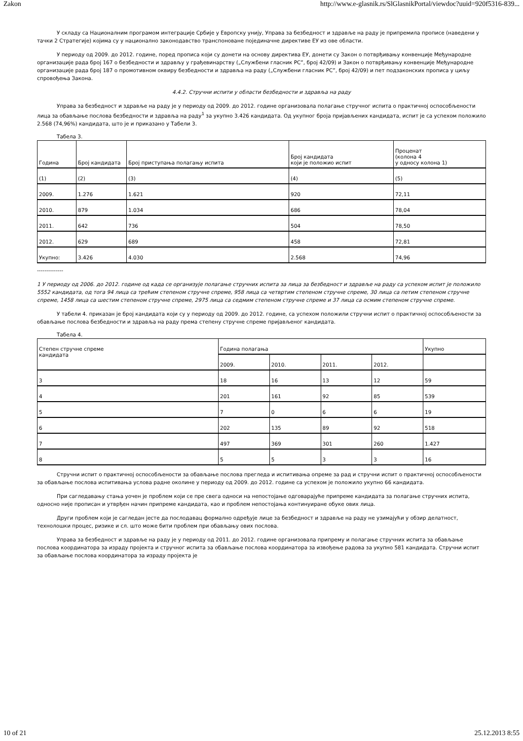Zakon http://www.e-glasnik.rs/SlGlasnikPortal/viewdoc?uuid=920f5316-839...
У складу са Националним програмом интеграције Србије у Европску унију, Управа за безбедност и здравље на раду је припремила прописе (наведени у тачки 2 Стратегије) којима су у национално законодавство транспоноване појединачне директиве ЕУ из ове области.
У периоду од 2009. до 2012. године, поред прописа који су донети на основу директива ЕУ, донети су Закон о потврђивању конвенције Међународне организације рада број 167 о безбедности и здрављу у грађевинарству („Службени гласник РС”, број 42/09) и Закон о потврђивању конвенције Међународне организације рада број 187 о промотивном оквиру безбедности и здравља на раду („Службени гласник РС”, број 42/09) и пет подзаконских прописа у циљу спровођења Закона.
4.4.2. Стручни испити у области безбедности и здравља на раду
Управа за безбедност и здравље на раду је у периоду од 2009. до 2012. године организовала полагање стручног испита о практичној оспособљености лица за обављање послова безбедности и здравља на раду<sup>1</sup> за укупно 3.426 кандидата. Од укупног броја пријављених кандидата, испит је са успехом положило 2.568 (74,96%) кандидата, што је и приказано у Табели 3.
Табела 3.
| Година | Број кандидата | Број приступања полагању испита | Број кандидата који је положио испит | Проценат (колона 4 у односу колона 1) |
| (1) | (2) | (3) | (4) | (5) |
| 2009. | 1.276 | 1.621 | 920 | 72,11 |
| 2010. | 879 | 1.034 | 686 | 78,04 |
| 2011. | 642 | 736 | 504 | 78,50 |
| 2012. | 629 | 689 | 458 | 72,81 |
| Укупно: | 3.426 | 4.030 | 2.568 | 74,96 |
--------------
1 У периоду од 2006. до 2012. године од када се организује полагање стручних испита за лица за безбедност и здравље на раду са успехом испит је положило 5552 кандидата, од тога 94 лица са трећим степеном стручне спреме, 958 лица са четвртим степеном стручне спреме, 30 лица са петим степеном стручне спреме, 1458 лица са шестим степеном стручне спреме, 2975 лица са седмим степеном стручне спреме и 37 лица са осмим степеном стручне спреме.
У табели 4. приказан је број кандидата који су у периоду од 2009. до 2012. године, са успехом положили стручни испит о практичној оспособљености за обављање послова безбедности и здравља на раду према степену стручне спреме пријављеног кандидата.
Табела 4.
| Степен стручне спреме кандидата | Година полагања | | | | Укупно |
| | 2009. | 2010. | 2011. | 2012. | |
| 3 | 18 | 16 | 13 | 12 | 59 |
| 4 | 201 | 161 | 92 | 85 | 539 |
| 5 | 7 | 0 | 6 | 6 | 19 |
| 6 | 202 | 135 | 89 | 92 | 518 |
| 7 | 497 | 369 | 301 | 260 | 1.427 |
| 8 | 5 | 5 | 3 | 3 | 16 |
Стручни испит о практичној оспособљености за обављање послова прегледа и испитивања опреме за рад и стручни испит о практичној оспособљености за обављање послова испитивања услова радне околине у периоду од 2009. до 2012. године са успехом је положило укупно 66 кандидата.
При сагледавању стања уочен је проблем који се пре свега односи на непостојање одговарајуће припреме кандидата за полагање стручних испита, односно није прописан и утврђен начин припреме кандидата, као и проблем непостојања континуиране обуке ових лица.
Други проблем који је сагледан јесте да послодавац формално одређује лице за безбедност и здравље на раду не узимајући у обзир делатност, технолошки процес, ризике и сл. што може бити проблем при обављању ових послова.
Управа за безбедност и здравље на раду је у периоду од 2011. до 2012. године организовала припрему и полагање стручних испита за обављање послова координатора за израду пројекта и стручног испита за обављање послова координатора за извођење радова за укупно 581 кандидата. Стручни испит за обављање послова координатора за израду пројекта је
10 of 21 25.12.2013 8:55